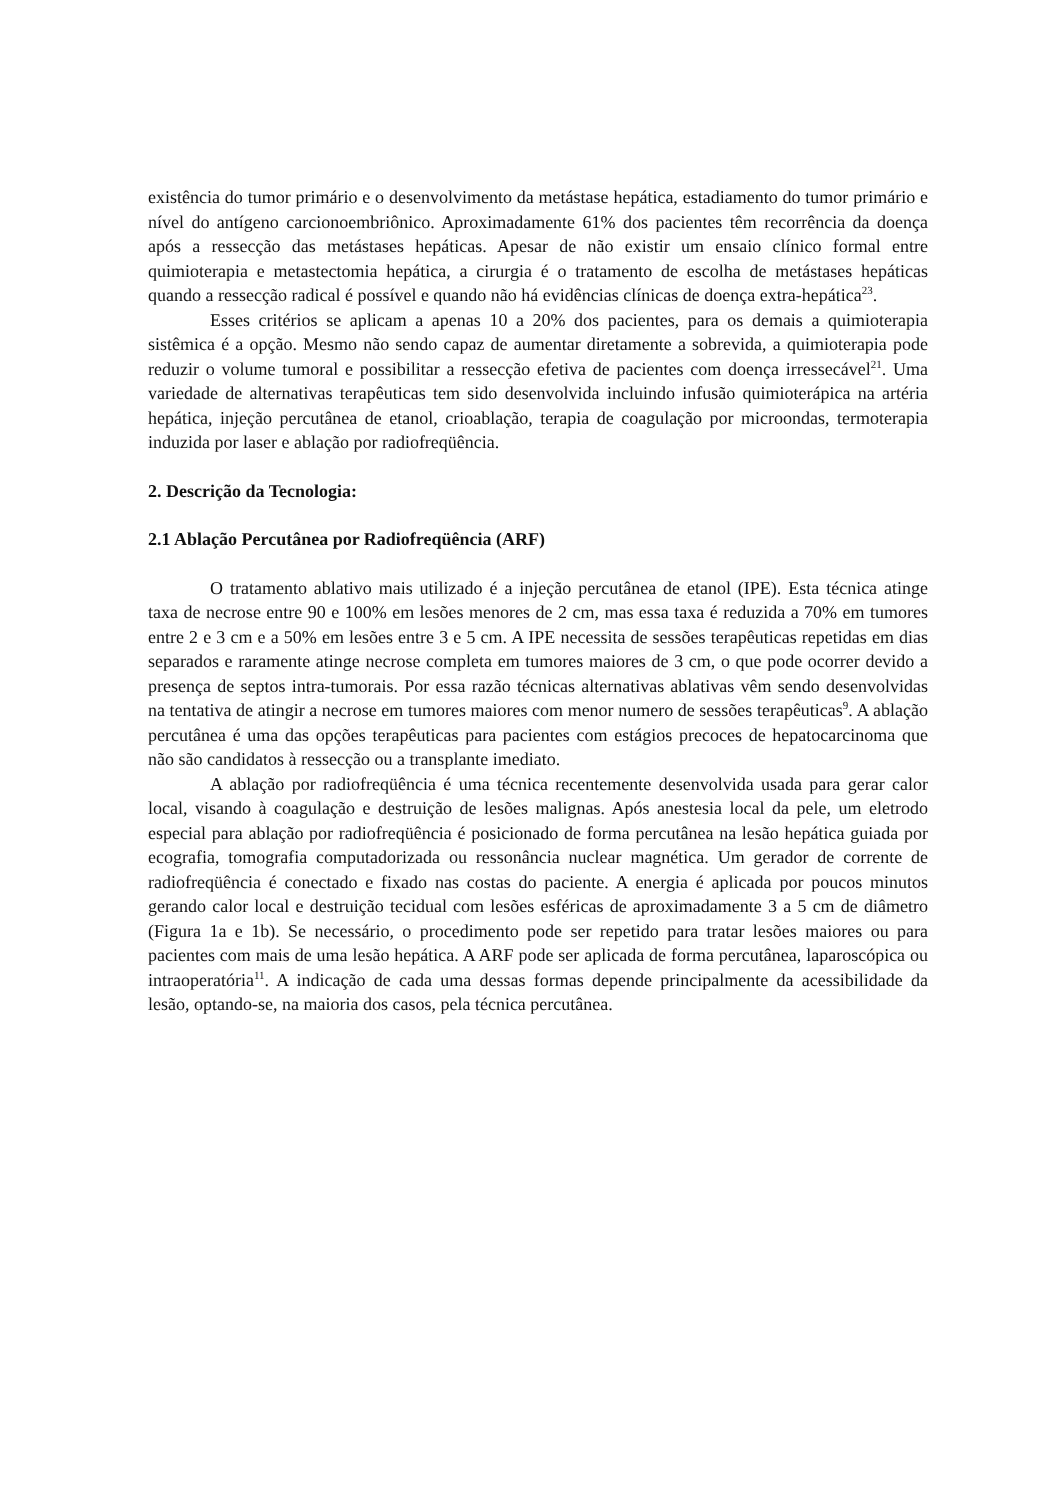existência do tumor primário e o desenvolvimento da metástase hepática, estadiamento do tumor primário e nível do antígeno carcionoembriônico. Aproximadamente 61% dos pacientes têm recorrência da doença após a ressecção das metástases hepáticas. Apesar de não existir um ensaio clínico formal entre quimioterapia e metastectomia hepática, a cirurgia é o tratamento de escolha de metástases hepáticas quando a ressecção radical é possível e quando não há evidências clínicas de doença extra-hepática<sup>23</sup>.
Esses critérios se aplicam a apenas 10 a 20% dos pacientes, para os demais a quimioterapia sistêmica é a opção. Mesmo não sendo capaz de aumentar diretamente a sobrevida, a quimioterapia pode reduzir o volume tumoral e possibilitar a ressecção efetiva de pacientes com doença irressecável<sup>21</sup>. Uma variedade de alternativas terapêuticas tem sido desenvolvida incluindo infusão quimioterápica na artéria hepática, injeção percutânea de etanol, crioablação, terapia de coagulação por microondas, termoterapia induzida por laser e ablação por radiofreqüência.
2. Descrição da Tecnologia:
2.1 Ablação Percutânea por Radiofreqüência (ARF)
O tratamento ablativo mais utilizado é a injeção percutânea de etanol (IPE). Esta técnica atinge taxa de necrose entre 90 e 100% em lesões menores de 2 cm, mas essa taxa é reduzida a 70% em tumores entre 2 e 3 cm e a 50% em lesões entre 3 e 5 cm. A IPE necessita de sessões terapêuticas repetidas em dias separados e raramente atinge necrose completa em tumores maiores de 3 cm, o que pode ocorrer devido a presença de septos intra-tumorais. Por essa razão técnicas alternativas ablativas vêm sendo desenvolvidas na tentativa de atingir a necrose em tumores maiores com menor numero de sessões terapêuticas<sup>9</sup>. A ablação percutânea é uma das opções terapêuticas para pacientes com estágios precoces de hepatocarcinoma que não são candidatos à ressecção ou a transplante imediato.
A ablação por radiofreqüência é uma técnica recentemente desenvolvida usada para gerar calor local, visando à coagulação e destruição de lesões malignas. Após anestesia local da pele, um eletrodo especial para ablação por radiofreqüência é posicionado de forma percutânea na lesão hepática guiada por ecografia, tomografia computadorizada ou ressonância nuclear magnética. Um gerador de corrente de radiofreqüência é conectado e fixado nas costas do paciente. A energia é aplicada por poucos minutos gerando calor local e destruição tecidual com lesões esféricas de aproximadamente 3 a 5 cm de diâmetro (Figura 1a e 1b). Se necessário, o procedimento pode ser repetido para tratar lesões maiores ou para pacientes com mais de uma lesão hepática. A ARF pode ser aplicada de forma percutânea, laparoscópica ou intraoperatória<sup>11</sup>. A indicação de cada uma dessas formas depende principalmente da acessibilidade da lesão, optando-se, na maioria dos casos, pela técnica percutânea.